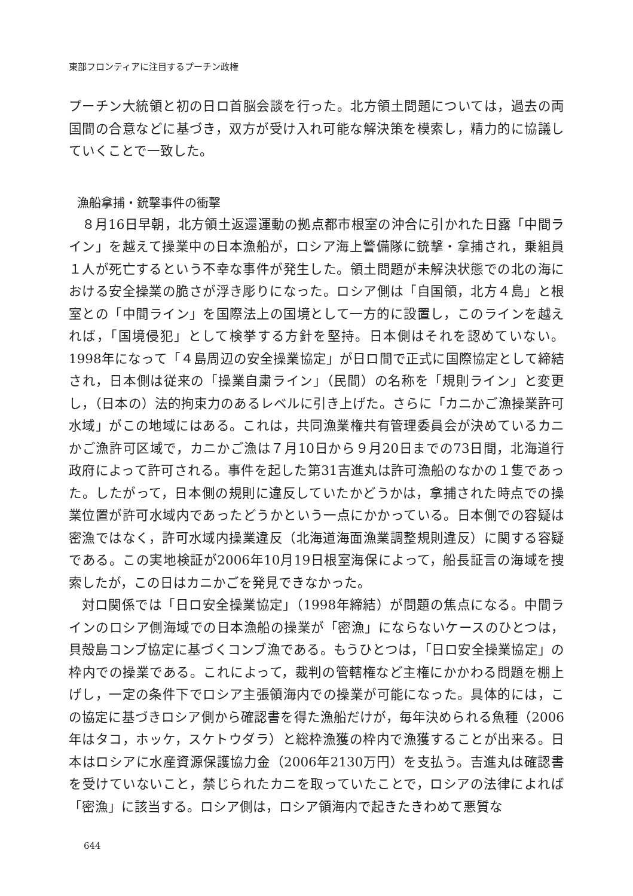東部フロンティアに注目するプーチン政権
プーチン大統領と初の日ロ首脳会談を行った。北方領土問題については，過去の両国間の合意などに基づき，双方が受け入れ可能な解決策を模索し，精力的に協議していくことで一致した。
漁船拿捕・銃撃事件の衝撃
８月16日早朝，北方領土返還運動の拠点都市根室の沖合に引かれた日露「中間ライン」を越えて操業中の日本漁船が，ロシア海上警備隊に銃撃・拿捕され，乗組員１人が死亡するという不幸な事件が発生した。領土問題が未解決状態での北の海における安全操業の脆さが浮き彫りになった。ロシア側は「自国領，北方４島」と根室との「中間ライン」を国際法上の国境として一方的に設置し，このラインを越えれば，「国境侵犯」として検挙する方針を堅持。日本側はそれを認めていない。1998年になって「４島周辺の安全操業協定」が日ロ間で正式に国際協定として締結され，日本側は従来の「操業自粛ライン」（民間）の名称を「規則ライン」と変更し，（日本の）法的拘束力のあるレベルに引き上げた。さらに「カニかご漁操業許可水域」がこの地域にはある。これは，共同漁業権共有管理委員会が決めているカニかご漁許可区域で，カニかご漁は７月10日から９月20日までの73日間，北海道行政府によって許可される。事件を起した第31吉進丸は許可漁船のなかの１隻であった。したがって，日本側の規則に違反していたかどうかは，拿捕された時点での操業位置が許可水域内であったどうかという一点にかかっている。日本側での容疑は密漁ではなく，許可水域内操業違反（北海道海面漁業調整規則違反）に関する容疑である。この実地検証が2006年10月19日根室海保によって，船長証言の海域を捜索したが，この日はカニかごを発見できなかった。
対ロ関係では「日ロ安全操業協定」（1998年締結）が問題の焦点になる。中間ラインのロシア側海域での日本漁船の操業が「密漁」にならないケースのひとつは，貝殻島コンブ協定に基づくコンブ漁である。もうひとつは，「日ロ安全操業協定」の枠内での操業である。これによって，裁判の管轄権など主権にかかわる問題を棚上げし，一定の条件下でロシア主張領海内での操業が可能になった。具体的には，この協定に基づきロシア側から確認書を得た漁船だけが，毎年決められる魚種（2006年はタコ，ホッケ，スケトウダラ）と総枠漁獲の枠内で漁獲することが出来る。日本はロシアに水産資源保護協力金（2006年2130万円）を支払う。吉進丸は確認書を受けていないこと，禁じられたカニを取っていたことで，ロシアの法律によれば「密漁」に該当する。ロシア側は，ロシア領海内で起きたきわめて悪質な
644